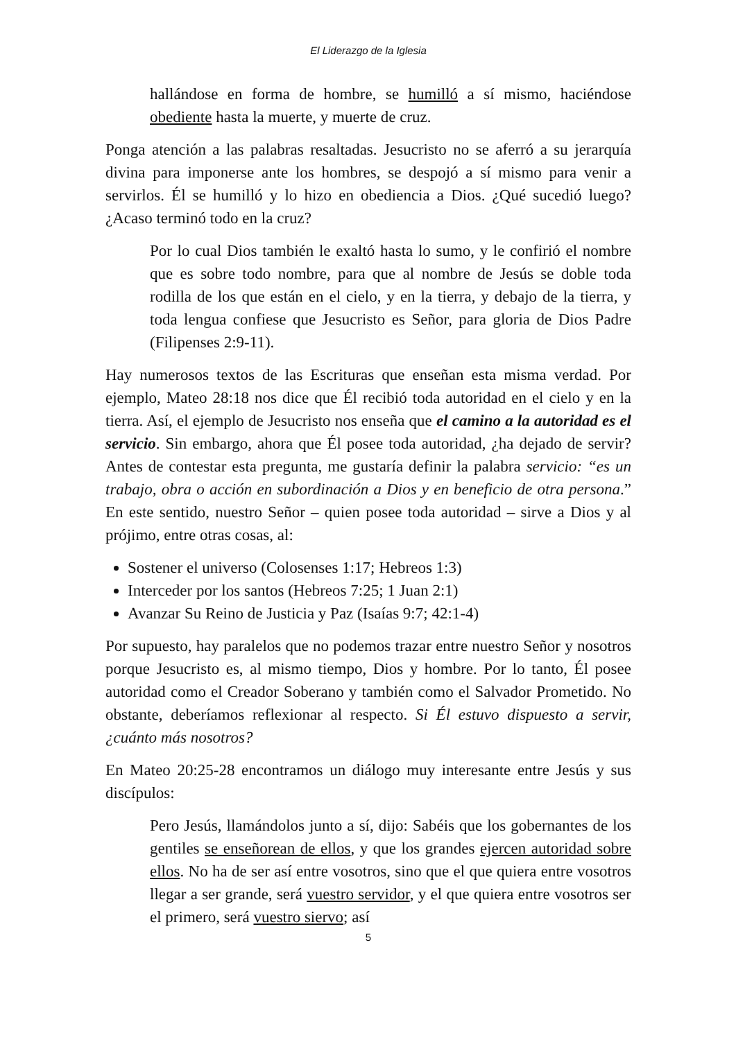El Liderazgo de la Iglesia
hallándose en forma de hombre, se humilló a sí mismo, haciéndose obediente hasta la muerte, y muerte de cruz.
Ponga atención a las palabras resaltadas. Jesucristo no se aferró a su jerarquía divina para imponerse ante los hombres, se despojó a sí mismo para venir a servirlos. Él se humilló y lo hizo en obediencia a Dios. ¿Qué sucedió luego? ¿Acaso terminó todo en la cruz?
Por lo cual Dios también le exaltó hasta lo sumo, y le confirió el nombre que es sobre todo nombre, para que al nombre de Jesús se doble toda rodilla de los que están en el cielo, y en la tierra, y debajo de la tierra, y toda lengua confiese que Jesucristo es Señor, para gloria de Dios Padre (Filipenses 2:9-11).
Hay numerosos textos de las Escrituras que enseñan esta misma verdad. Por ejemplo, Mateo 28:18 nos dice que Él recibió toda autoridad en el cielo y en la tierra. Así, el ejemplo de Jesucristo nos enseña que el camino a la autoridad es el servicio. Sin embargo, ahora que Él posee toda autoridad, ¿ha dejado de servir? Antes de contestar esta pregunta, me gustaría definir la palabra servicio: “es un trabajo, obra o acción en subordinación a Dios y en beneficio de otra persona.” En este sentido, nuestro Señor – quien posee toda autoridad – sirve a Dios y al prójimo, entre otras cosas, al:
Sostener el universo (Colosenses 1:17; Hebreos 1:3)
Interceder por los santos (Hebreos 7:25; 1 Juan 2:1)
Avanzar Su Reino de Justicia y Paz (Isaías 9:7; 42:1-4)
Por supuesto, hay paralelos que no podemos trazar entre nuestro Señor y nosotros porque Jesucristo es, al mismo tiempo, Dios y hombre. Por lo tanto, Él posee autoridad como el Creador Soberano y también como el Salvador Prometido. No obstante, deberíamos reflexionar al respecto. Si Él estuvo dispuesto a servir, ¿cuánto más nosotros?
En Mateo 20:25-28 encontramos un diálogo muy interesante entre Jesús y sus discípulos:
Pero Jesús, llamándolos junto a sí, dijo: Sabéis que los gobernantes de los gentiles se enseñorean de ellos, y que los grandes ejercen autoridad sobre ellos. No ha de ser así entre vosotros, sino que el que quiera entre vosotros llegar a ser grande, será vuestro servidor, y el que quiera entre vosotros ser el primero, será vuestro siervo; así
5